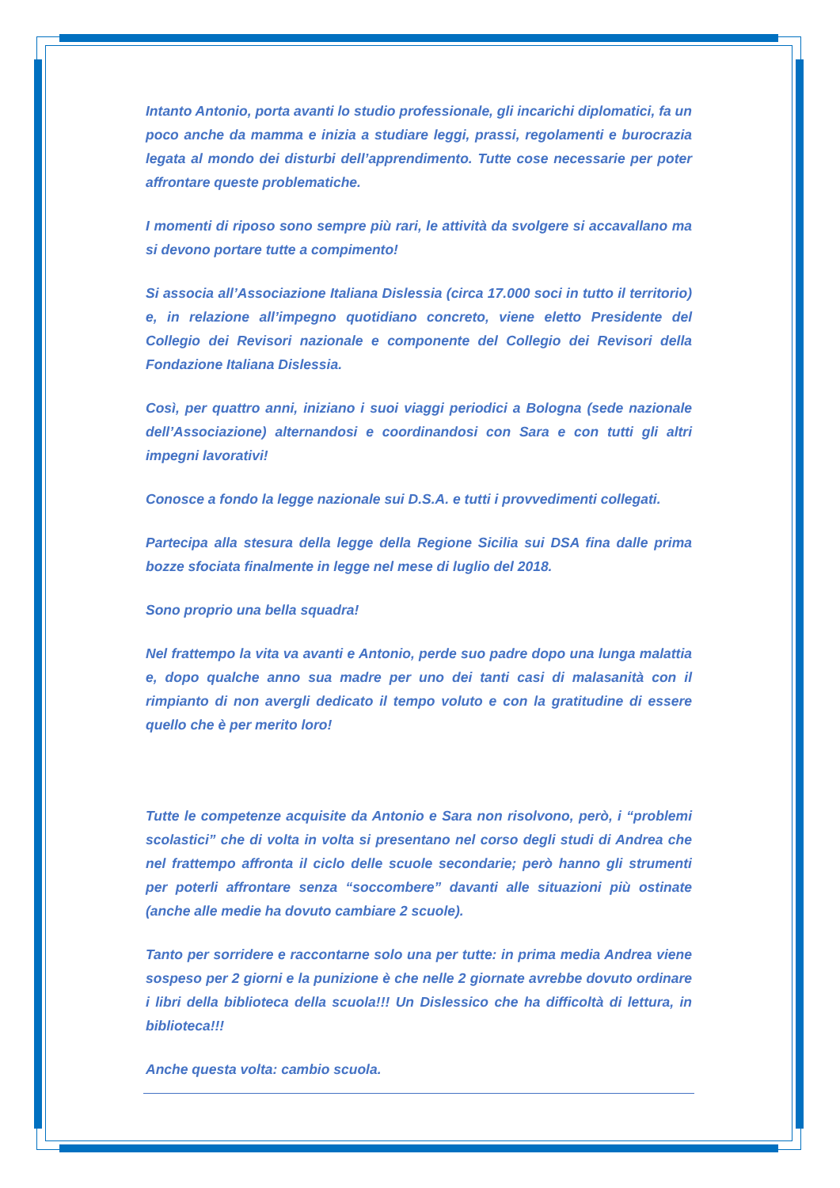Intanto Antonio, porta avanti lo studio professionale, gli incarichi diplomatici, fa un poco anche da mamma e inizia a studiare leggi, prassi, regolamenti e burocrazia legata al mondo dei disturbi dell’apprendimento. Tutte cose necessarie per poter affrontare queste problematiche.
I momenti di riposo sono sempre più rari, le attività da svolgere si accavallano ma si devono portare tutte a compimento!
Si associa all’Associazione Italiana Dislessia (circa 17.000 soci in tutto il territorio) e, in relazione all’impegno quotidiano concreto, viene eletto Presidente del Collegio dei Revisori nazionale e componente del Collegio dei Revisori della Fondazione Italiana Dislessia.
Così, per quattro anni, iniziano i suoi viaggi periodici a Bologna (sede nazionale dell’Associazione) alternandosi e coordinandosi con Sara e con tutti gli altri impegni lavorativi!
Conosce a fondo la legge nazionale sui D.S.A. e tutti i provvedimenti collegati.
Partecipa alla stesura della legge della Regione Sicilia sui DSA fina dalle prima bozze sfociata finalmente in legge nel mese di luglio del 2018.
Sono proprio una bella squadra!
Nel frattempo la vita va avanti e Antonio, perde suo padre dopo una lunga malattia e, dopo qualche anno sua madre per uno dei tanti casi di malasanità con il rimpianto di non avergli dedicato il tempo voluto e con la gratitudine di essere quello che è per merito loro!
Tutte le competenze acquisite da Antonio e Sara non risolvono, però, i “problemi scolastici” che di volta in volta si presentano nel corso degli studi di Andrea che nel frattempo affronta il ciclo delle scuole secondarie; però hanno gli strumenti per poterli affrontare senza “soccombere” davanti alle situazioni più ostinate (anche alle medie ha dovuto cambiare 2 scuole).
Tanto per sorridere e raccontarne solo una per tutte: in prima media Andrea viene sospeso per 2 giorni e la punizione è che nelle 2 giornate avrebbe dovuto ordinare i libri della biblioteca della scuola!!! Un Dislessico che ha difficoltà di lettura, in biblioteca!!!
Anche questa volta: cambio scuola.